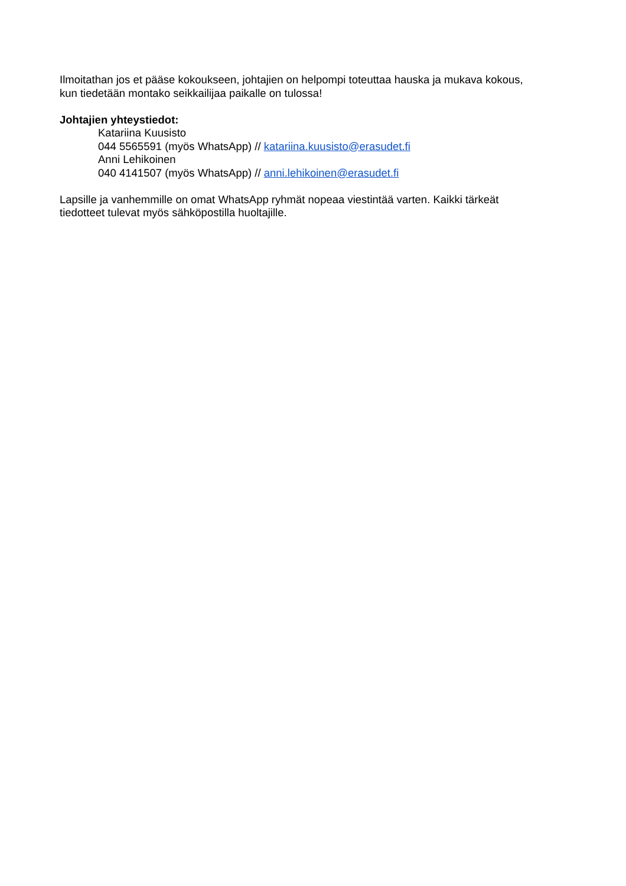Ilmoitathan jos et pääse kokoukseen, johtajien on helpompi toteuttaa hauska ja mukava kokous,
kun tiedetään montako seikkailijaa paikalle on tulossa!
Johtajien yhteystiedot:
Katariina Kuusisto
044 5565591 (myös WhatsApp) // katariina.kuusisto@erasudet.fi
Anni Lehikoinen
040 4141507 (myös WhatsApp) // anni.lehikoinen@erasudet.fi
Lapsille ja vanhemmille on omat WhatsApp ryhmät nopeaa viestintää varten. Kaikki tärkeät
tiedotteet tulevat myös sähköpostilla huoltajille.